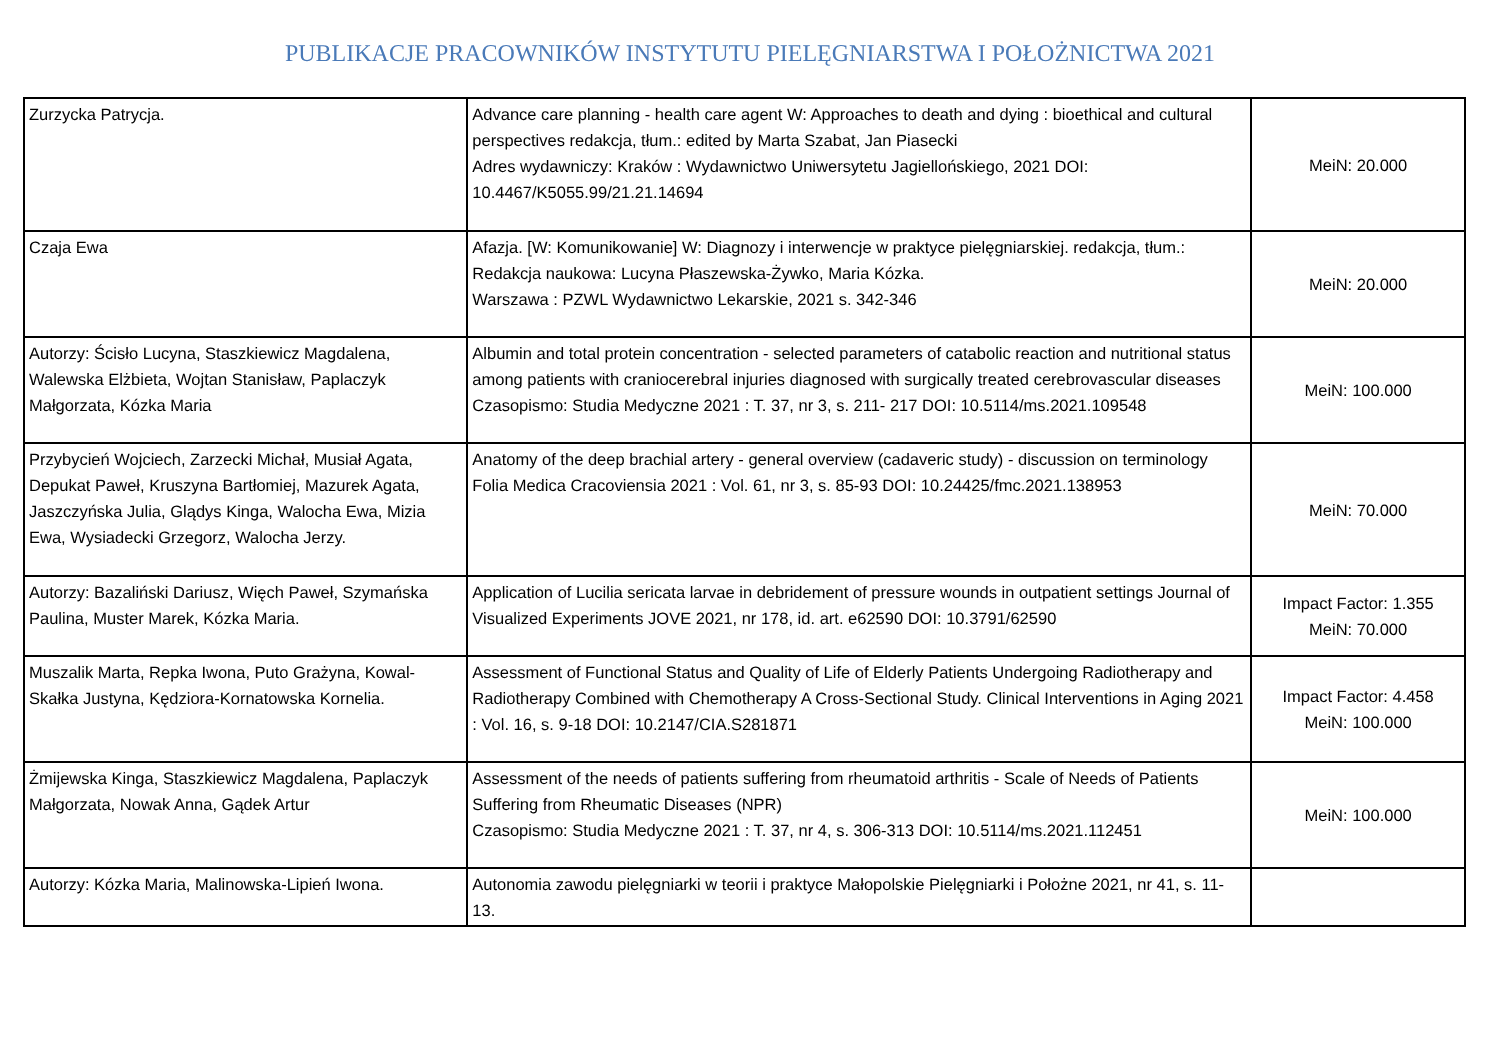PUBLIKACJE PRACOWNIKÓW INSTYTUTU PIELĘGNIARSTWA I POŁOŻNICTWA 2021
| Zurzycka Patrycja. | Advance care planning - health care agent W: Approaches to death and dying : bioethical and cultural perspectives redakcja, tłum.: edited by Marta Szabat, Jan Piasecki Adres wydawniczy: Kraków : Wydawnictwo Uniwersytetu Jagiellońskiego, 2021 DOI: 10.4467/K5055.99/21.21.14694 | MeiN: 20.000 |
| Czaja Ewa | Afazja. [W: Komunikowanie] W: Diagnozy i interwencje w praktyce pielęgniarskiej. redakcja, tłum.: Redakcja naukowa: Lucyna Płaszewska-Żywko, Maria Kózka. Warszawa : PZWL Wydawnictwo Lekarskie, 2021 s. 342-346 | MeiN: 20.000 |
| Autorzy: Ścisło Lucyna, Staszkiewicz Magdalena, Walewska Elżbieta, Wojtan Stanisław, Paplaczyk Małgorzata, Kózka Maria | Albumin and total protein concentration - selected parameters of catabolic reaction and nutritional status among patients with craniocerebral injuries diagnosed with surgically treated cerebrovascular diseases Czasopismo: Studia Medyczne 2021 : T. 37, nr 3, s. 211- 217 DOI: 10.5114/ms.2021.109548 | MeiN: 100.000 |
| Przybycień Wojciech, Zarzecki Michał, Musiał Agata, Depukat Paweł, Kruszyna Bartłomiej, Mazurek Agata, Jaszczyńska Julia, Glądys Kinga, Walocha Ewa, Mizia Ewa, Wysiadecki Grzegorz, Walocha Jerzy. | Anatomy of the deep brachial artery - general overview (cadaveric study) - discussion on terminology Folia Medica Cracoviensia 2021 : Vol. 61, nr 3, s. 85-93 DOI: 10.24425/fmc.2021.138953 | MeiN: 70.000 |
| Autorzy: Bazaliński Dariusz, Więch Paweł, Szymańska Paulina, Muster Marek, Kózka Maria. | Application of Lucilia sericata larvae in debridement of pressure wounds in outpatient settings Journal of Visualized Experiments JOVE 2021, nr 178, id. art. e62590 DOI: 10.3791/62590 | Impact Factor: 1.355 MeiN: 70.000 |
| Muszalik Marta, Repka Iwona, Puto Grażyna, Kowal-Skałka Justyna, Kędziora-Kornatowska Kornelia. | Assessment of Functional Status and Quality of Life of Elderly Patients Undergoing Radiotherapy and Radiotherapy Combined with Chemotherapy A Cross-Sectional Study. Clinical Interventions in Aging 2021 : Vol. 16, s. 9-18 DOI: 10.2147/CIA.S281871 | Impact Factor: 4.458 MeiN: 100.000 |
| Żmijewska Kinga, Staszkiewicz Magdalena, Paplaczyk Małgorzata, Nowak Anna, Gądek Artur | Assessment of the needs of patients suffering from rheumatoid arthritis - Scale of Needs of Patients Suffering from Rheumatic Diseases (NPR) Czasopismo: Studia Medyczne 2021 : T. 37, nr 4, s. 306-313 DOI: 10.5114/ms.2021.112451 | MeiN: 100.000 |
| Autorzy: Kózka Maria, Malinowska-Lipień Iwona. | Autonomia zawodu pielęgniarki w teorii i praktyce Małopolskie Pielęgniarki i Położne 2021, nr 41, s. 11-13. | |